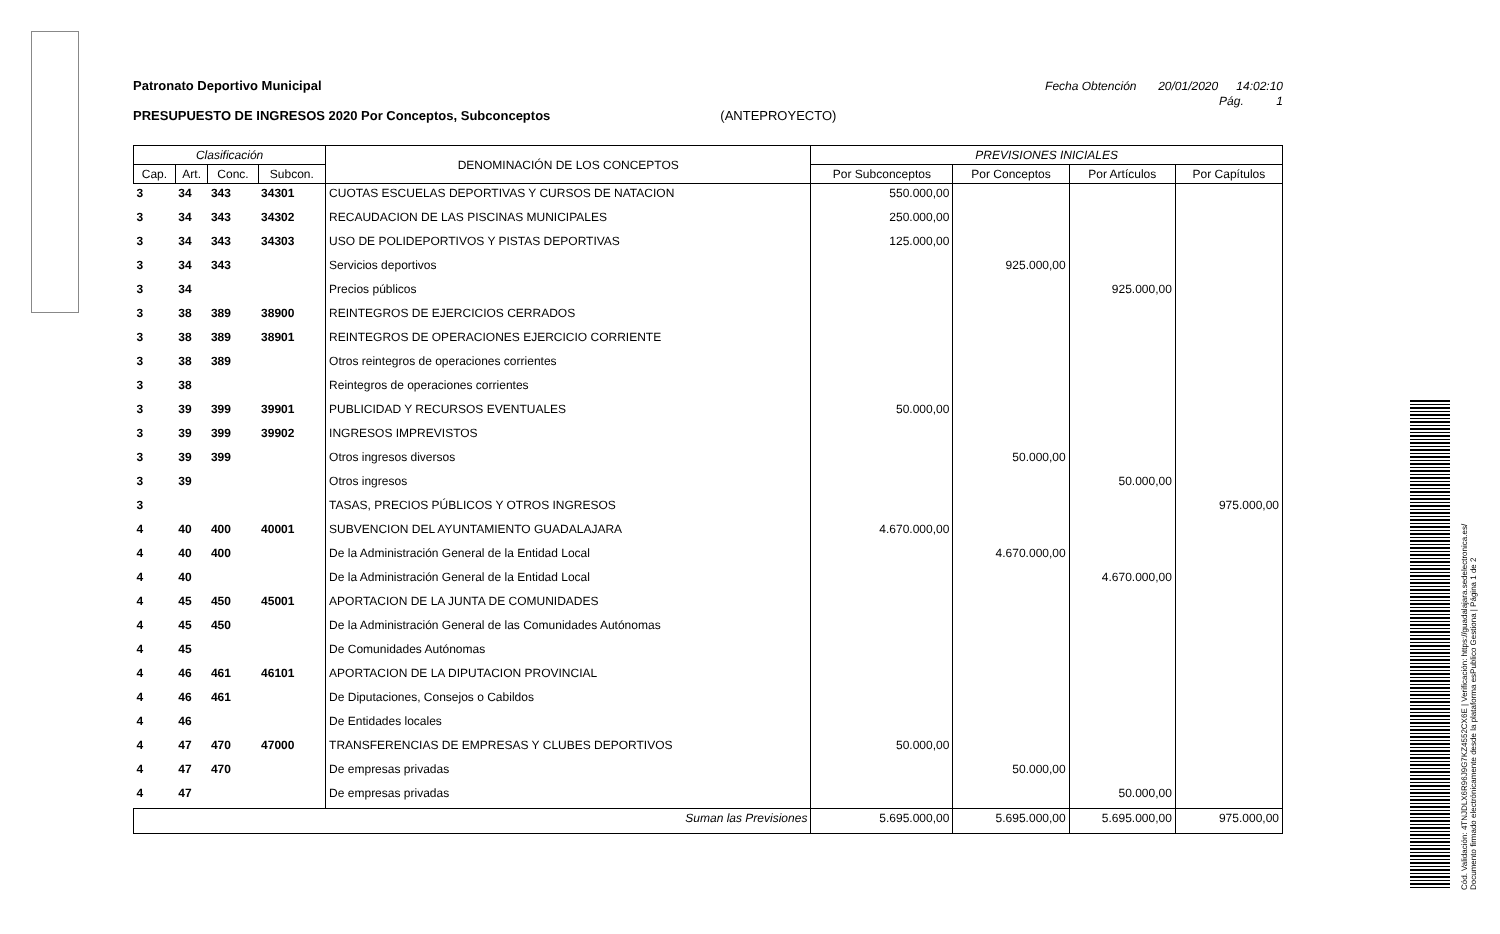Patronato Deportivo Municipal Fecha Obtención 20/01/2020 14:02:10
Pág. 1
PRESUPUESTO DE INGRESOS 2020 Por Conceptos, Subconceptos (ANTEPROYECTO)
| Clasificación | | | | DENOMINACIÓN DE LOS CONCEPTOS | PREVISIONES INICIALES | | | |
| --- | --- | --- | --- | --- | --- | --- | --- | --- |
| Cap. | Art. | Conc. | Subcon. | | Por Subconceptos | Por Conceptos | Por Artículos | Por Capítulos |
| 3 | 34 | 343 | 34301 | CUOTAS ESCUELAS DEPORTIVAS Y CURSOS DE NATACION | 550.000,00 | | | |
| 3 | 34 | 343 | 34302 | RECAUDACION DE LAS PISCINAS MUNICIPALES | 250.000,00 | | | |
| 3 | 34 | 343 | 34303 | USO DE POLIDEPORTIVOS Y PISTAS DEPORTIVAS | 125.000,00 | | | |
| 3 | 34 | 343 | | Servicios deportivos | | 925.000,00 | | |
| 3 | 34 | | | Precios públicos | | | 925.000,00 | |
| 3 | 38 | 389 | 38900 | REINTEGROS DE EJERCICIOS CERRADOS | | | | |
| 3 | 38 | 389 | 38901 | REINTEGROS DE OPERACIONES EJERCICIO CORRIENTE | | | | |
| 3 | 38 | 389 | | Otros reintegros de operaciones corrientes | | | | |
| 3 | 38 | | | Reintegros de operaciones corrientes | | | | |
| 3 | 39 | 399 | 39901 | PUBLICIDAD Y RECURSOS EVENTUALES | 50.000,00 | | | |
| 3 | 39 | 399 | 39902 | INGRESOS IMPREVISTOS | | | | |
| 3 | 39 | 399 | | Otros ingresos diversos | | 50.000,00 | | |
| 3 | 39 | | | Otros ingresos | | | 50.000,00 | |
| 3 | | | | TASAS, PRECIOS PÚBLICOS Y OTROS INGRESOS | | | | 975.000,00 |
| 4 | 40 | 400 | 40001 | SUBVENCION DEL AYUNTAMIENTO GUADALAJARA | 4.670.000,00 | | | |
| 4 | 40 | 400 | | De la Administración General de la Entidad Local | | 4.670.000,00 | | |
| 4 | 40 | | | De la Administración General de la Entidad Local | | | 4.670.000,00 | |
| 4 | 45 | 450 | 45001 | APORTACION DE LA JUNTA DE COMUNIDADES | | | | |
| 4 | 45 | 450 | | De la Administración General de las Comunidades Autónomas | | | | |
| 4 | 45 | | | De Comunidades Autónomas | | | | |
| 4 | 46 | 461 | 46101 | APORTACION DE LA DIPUTACION PROVINCIAL | | | | |
| 4 | 46 | 461 | | De Diputaciones, Consejos o Cabildos | | | | |
| 4 | 46 | | | De Entidades locales | | | | |
| 4 | 47 | 470 | 47000 | TRANSFERENCIAS DE EMPRESAS Y CLUBES DEPORTIVOS | 50.000,00 | | | |
| 4 | 47 | 470 | | De empresas privadas | | 50.000,00 | | |
| 4 | 47 | | | De empresas privadas | | | 50.000,00 | |
| Suman las Previsiones | | | | | 5.695.000,00 | 5.695.000,00 | 5.695.000,00 | 975.000,00 |
Cód. Validación: 4TNJDLX6R96J9G7KZ4552CX6E | Verificación: https://guadalajara.sedelectronica.es/
Documento firmado electrónicamente desde la plataforma esPublico Gestiona | Página 1 de 2